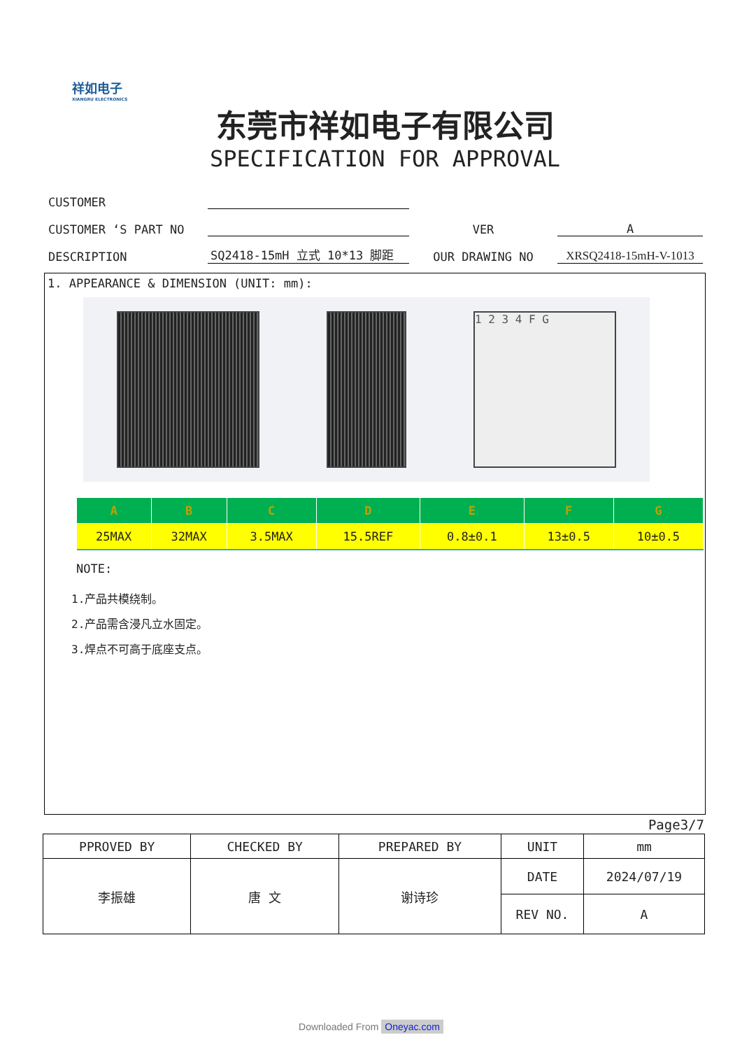祥如电子
XIANGRU ELECTRONICS
东莞市祥如电子有限公司
SPECIFICATION FOR APPROVAL
| CUSTOMER | | | |
| CUSTOMER ‘S PART NO | | VER | A |
| DESCRIPTION | SQ2418-15mH 立式 10*13 脚距 | OUR DRAWING NO | XRSQ2418-15mH-V-1013 |
1. APPEARANCE & DIMENSION (UNIT: mm):
1 2 3 4 F G
| A | B | C | D | E | F | G |
| --- | --- | --- | --- | --- | --- | --- |
| 25MAX | 32MAX | 3.5MAX | 15.5REF | 0.8±0.1 | 13±0.5 | 10±0.5 |
NOTE:
1.产品共模绕制。
2.产品需含浸凡立水固定。
3.焊点不可高于底座支点。
Page3/7
| PPROVED BY | CHECKED BY | PREPARED BY | UNIT | mm |
| 李振雄 | 唐 文 | 谢诗珍 | DATE | 2024/07/19 |
| | | | REV NO. | A |
Downloaded From Oneyac.com